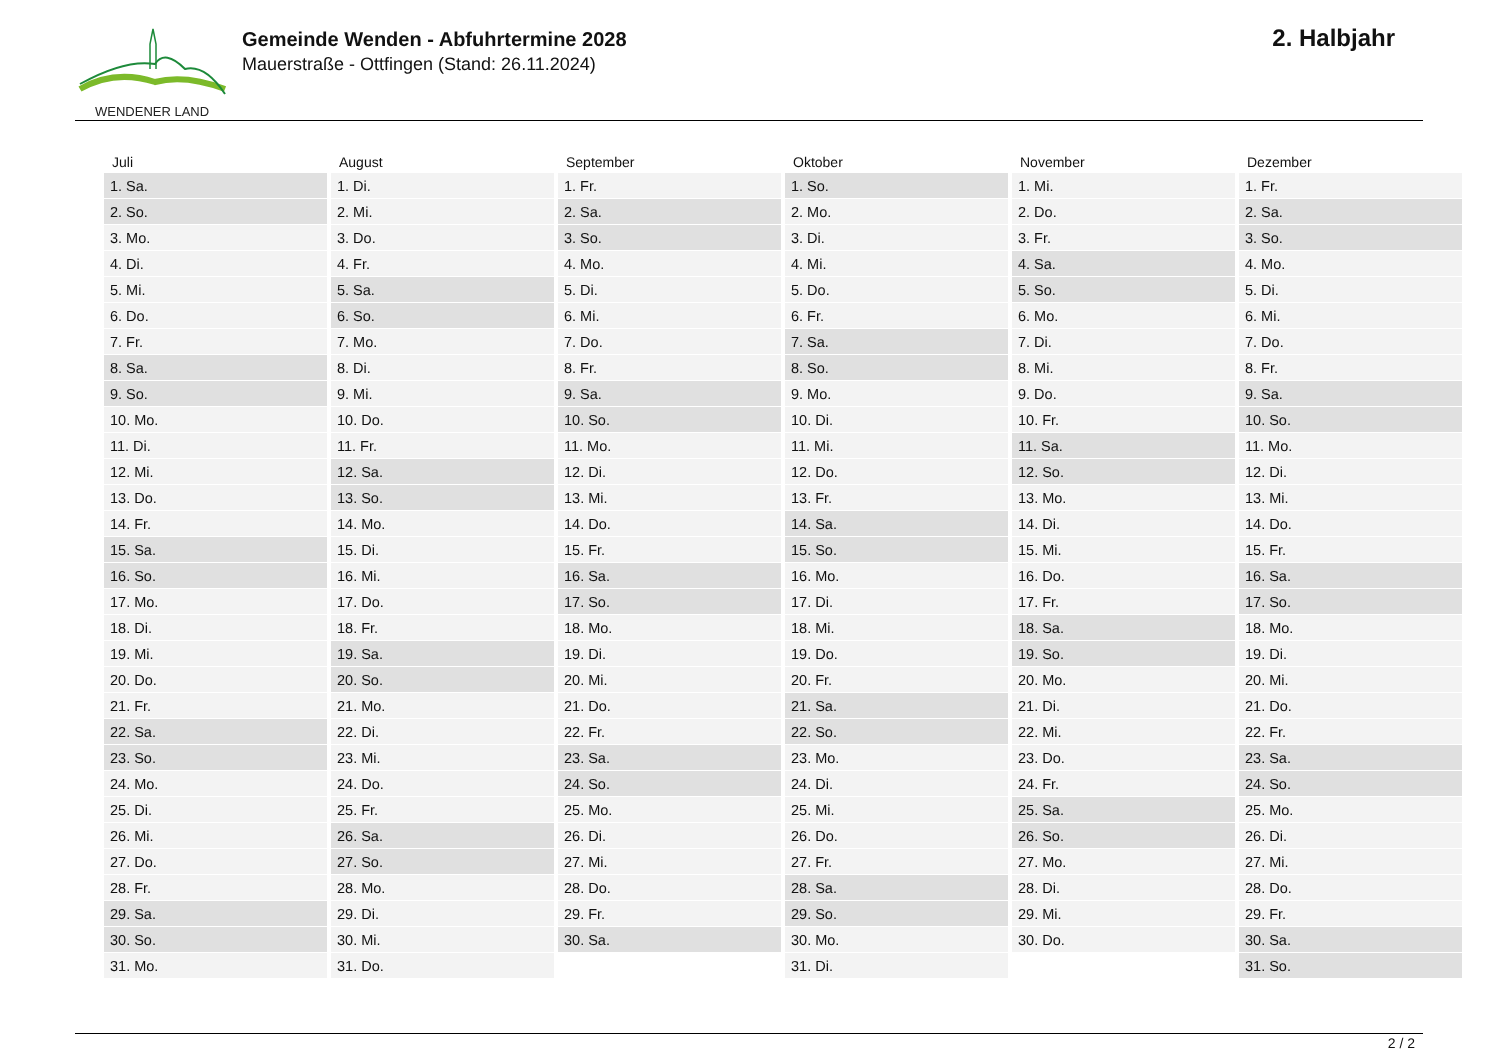WENDENER LAND
Gemeinde Wenden - Abfuhrtermine 2028
Mauerstraße - Ottfingen (Stand: 26.11.2024)
2. Halbjahr
| Juli | August | September | Oktober | November | Dezember |
| --- | --- | --- | --- | --- | --- |
| 1. Sa. | 1. Di. | 1. Fr. | 1. So. | 1. Mi. | 1. Fr. |
| 2. So. | 2. Mi. | 2. Sa. | 2. Mo. | 2. Do. | 2. Sa. |
| 3. Mo. | 3. Do. | 3. So. | 3. Di. | 3. Fr. | 3. So. |
| 4. Di. | 4. Fr. | 4. Mo. | 4. Mi. | 4. Sa. | 4. Mo. |
| 5. Mi. | 5. Sa. | 5. Di. | 5. Do. | 5. So. | 5. Di. |
| 6. Do. | 6. So. | 6. Mi. | 6. Fr. | 6. Mo. | 6. Mi. |
| 7. Fr. | 7. Mo. | 7. Do. | 7. Sa. | 7. Di. | 7. Do. |
| 8. Sa. | 8. Di. | 8. Fr. | 8. So. | 8. Mi. | 8. Fr. |
| 9. So. | 9. Mi. | 9. Sa. | 9. Mo. | 9. Do. | 9. Sa. |
| 10. Mo. | 10. Do. | 10. So. | 10. Di. | 10. Fr. | 10. So. |
| 11. Di. | 11. Fr. | 11. Mo. | 11. Mi. | 11. Sa. | 11. Mo. |
| 12. Mi. | 12. Sa. | 12. Di. | 12. Do. | 12. So. | 12. Di. |
| 13. Do. | 13. So. | 13. Mi. | 13. Fr. | 13. Mo. | 13. Mi. |
| 14. Fr. | 14. Mo. | 14. Do. | 14. Sa. | 14. Di. | 14. Do. |
| 15. Sa. | 15. Di. | 15. Fr. | 15. So. | 15. Mi. | 15. Fr. |
| 16. So. | 16. Mi. | 16. Sa. | 16. Mo. | 16. Do. | 16. Sa. |
| 17. Mo. | 17. Do. | 17. So. | 17. Di. | 17. Fr. | 17. So. |
| 18. Di. | 18. Fr. | 18. Mo. | 18. Mi. | 18. Sa. | 18. Mo. |
| 19. Mi. | 19. Sa. | 19. Di. | 19. Do. | 19. So. | 19. Di. |
| 20. Do. | 20. So. | 20. Mi. | 20. Fr. | 20. Mo. | 20. Mi. |
| 21. Fr. | 21. Mo. | 21. Do. | 21. Sa. | 21. Di. | 21. Do. |
| 22. Sa. | 22. Di. | 22. Fr. | 22. So. | 22. Mi. | 22. Fr. |
| 23. So. | 23. Mi. | 23. Sa. | 23. Mo. | 23. Do. | 23. Sa. |
| 24. Mo. | 24. Do. | 24. So. | 24. Di. | 24. Fr. | 24. So. |
| 25. Di. | 25. Fr. | 25. Mo. | 25. Mi. | 25. Sa. | 25. Mo. |
| 26. Mi. | 26. Sa. | 26. Di. | 26. Do. | 26. So. | 26. Di. |
| 27. Do. | 27. So. | 27. Mi. | 27. Fr. | 27. Mo. | 27. Mi. |
| 28. Fr. | 28. Mo. | 28. Do. | 28. Sa. | 28. Di. | 28. Do. |
| 29. Sa. | 29. Di. | 29. Fr. | 29. So. | 29. Mi. | 29. Fr. |
| 30. So. | 30. Mi. | 30. Sa. | 30. Mo. | 30. Do. | 30. Sa. |
| 31. Mo. | 31. Do. | | 31. Di. | | 31. So. |
2 / 2